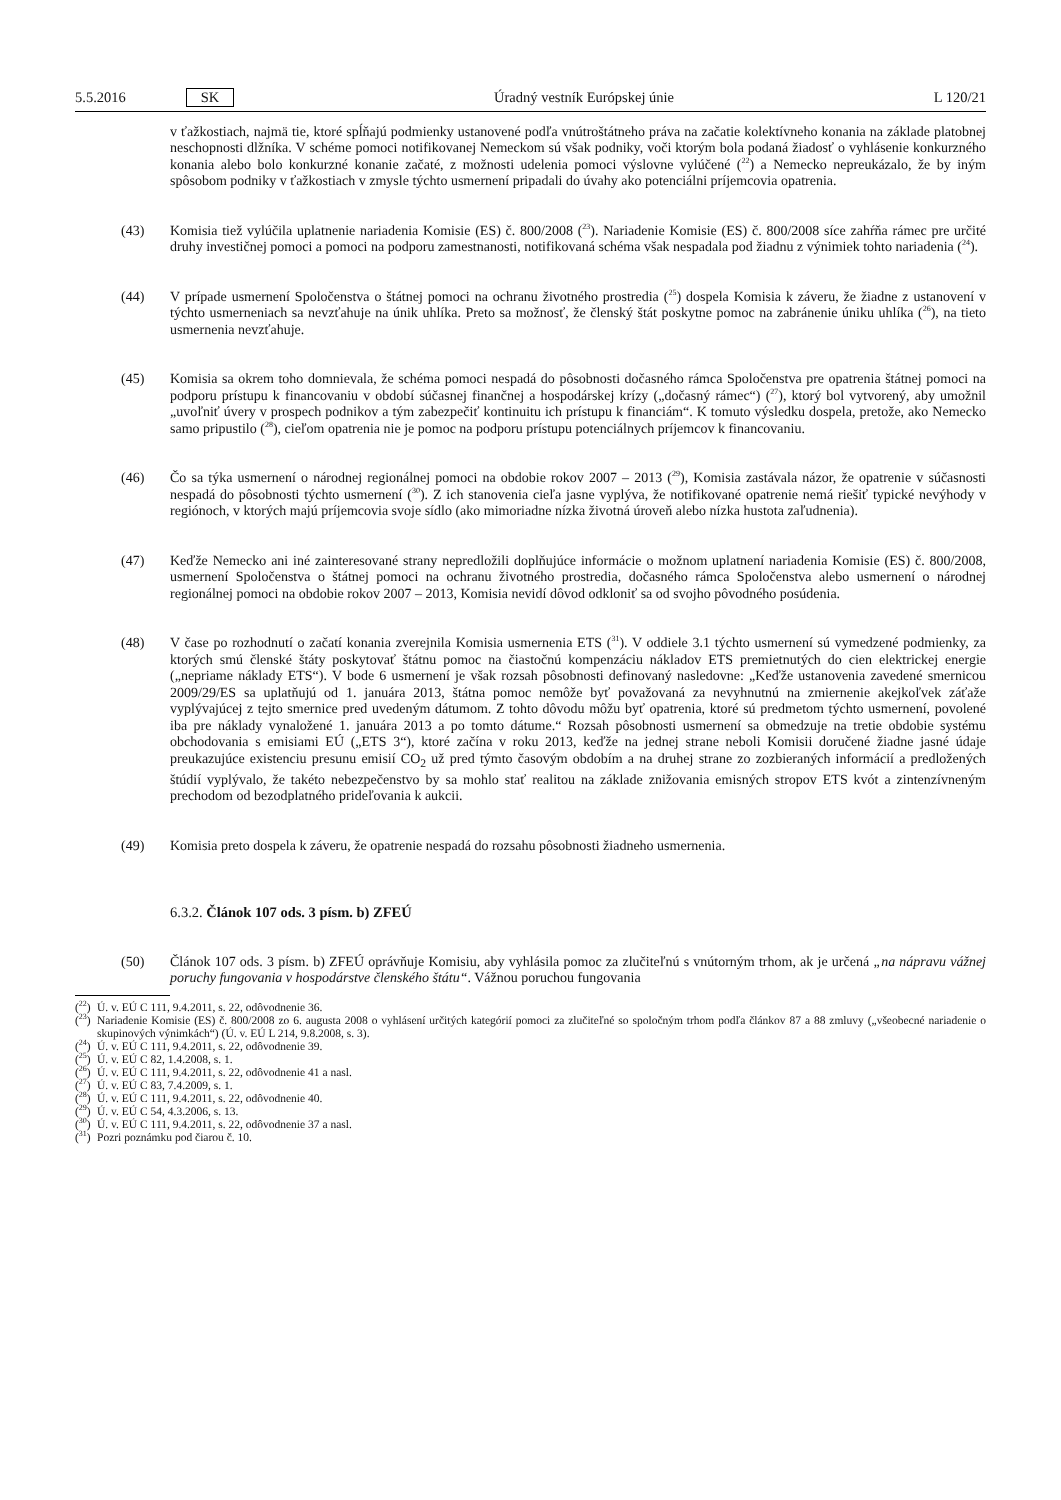5.5.2016 SK Úradný vestník Európskej únie L 120/21
v ťažkostiach, najmä tie, ktoré spĺňajú podmienky ustanovené podľa vnútroštátneho práva na začatie kolektívneho konania na základe platobnej neschopnosti dlžníka. V schéme pomoci notifikovanej Nemeckom sú však podniky, voči ktorým bola podaná žiadosť o vyhlásenie konkurzného konania alebo bolo konkurzné konanie začaté, z možnosti udelenia pomoci výslovne vylúčené (<sup>22</sup>) a Nemecko nepreukázalo, že by iným spôsobom podniky v ťažkostiach v zmysle týchto usmernení pripadali do úvahy ako potenciálni príjemcovia opatrenia.
(43) Komisia tiež vylúčila uplatnenie nariadenia Komisie (ES) č. 800/2008 (<sup>23</sup>). Nariadenie Komisie (ES) č. 800/2008 síce zahŕňa rámec pre určité druhy investičnej pomoci a pomoci na podporu zamestnanosti, notifikovaná schéma však nespadala pod žiadnu z výnimiek tohto nariadenia (<sup>24</sup>).
(44) V prípade usmernení Spoločenstva o štátnej pomoci na ochranu životného prostredia (<sup>25</sup>) dospela Komisia k záveru, že žiadne z ustanovení v týchto usmerneniach sa nevzťahuje na únik uhlíka. Preto sa možnosť, že členský štát poskytne pomoc na zabránenie úniku uhlíka (<sup>26</sup>), na tieto usmernenia nevzťahuje.
(45) Komisia sa okrem toho domnievala, že schéma pomoci nespadá do pôsobnosti dočasného rámca Spoločenstva pre opatrenia štátnej pomoci na podporu prístupu k financovaniu v období súčasnej finančnej a hospodárskej krízy („dočasný rámec“) (<sup>27</sup>), ktorý bol vytvorený, aby umožnil „uvoľniť úvery v prospech podnikov a tým zabezpečiť kontinuitu ich prístupu k financiám“. K tomuto výsledku dospela, pretože, ako Nemecko samo pripustilo (<sup>28</sup>), cieľom opatrenia nie je pomoc na podporu prístupu potenciálnych príjemcov k financovaniu.
(46) Čo sa týka usmernení o národnej regionálnej pomoci na obdobie rokov 2007 – 2013 (<sup>29</sup>), Komisia zastávala názor, že opatrenie v súčasnosti nespadá do pôsobnosti týchto usmernení (<sup>30</sup>). Z ich stanovenia cieľa jasne vyplýva, že notifikované opatrenie nemá riešiť typické nevýhody v regiónoch, v ktorých majú príjemcovia svoje sídlo (ako mimoriadne nízka životná úroveň alebo nízka hustota zaľudnenia).
(47) Keďže Nemecko ani iné zainteresované strany nepredložili doplňujúce informácie o možnom uplatnení nariadenia Komisie (ES) č. 800/2008, usmernení Spoločenstva o štátnej pomoci na ochranu životného prostredia, dočasného rámca Spoločenstva alebo usmernení o národnej regionálnej pomoci na obdobie rokov 2007 – 2013, Komisia nevidí dôvod odkloniť sa od svojho pôvodného posúdenia.
(48) V čase po rozhodnutí o začatí konania zverejnila Komisia usmernenia ETS (<sup>31</sup>). V oddiele 3.1 týchto usmernení sú vymedzené podmienky, za ktorých smú členské štáty poskytovať štátnu pomoc na čiastočnú kompenzáciu nákladov ETS premietnutých do cien elektrickej energie („nepriame náklady ETS“). V bode 6 usmernení je však rozsah pôsobnosti definovaný nasledovne: „Keďže ustanovenia zavedené smernicou 2009/29/ES sa uplatňujú od 1. januára 2013, štátna pomoc nemôže byť považovaná za nevyhnutnú na zmiernenie akejkoľvek záťaže vyplývajúcej z tejto smernice pred uvedeným dátumom. Z tohto dôvodu môžu byť opatrenia, ktoré sú predmetom týchto usmernení, povolené iba pre náklady vynaložené 1. januára 2013 a po tomto dátume.“ Rozsah pôsobnosti usmernení sa obmedzuje na tretie obdobie systému obchodovania s emisiami EÚ („ETS 3“), ktoré začína v roku 2013, keďže na jednej strane neboli Komisii doručené žiadne jasné údaje preukazujúce existenciu presunu emisií CO<sub>2</sub> už pred týmto časovým obdobím a na druhej strane zo zozbieraných informácií a predložených štúdií vyplývalo, že takéto nebezpečenstvo by sa mohlo stať realitou na základe znižovania emisných stropov ETS kvót a zintenzívneným prechodom od bezodplatného prideľovania k aukcii.
(49) Komisia preto dospela k záveru, že opatrenie nespadá do rozsahu pôsobnosti žiadneho usmernenia.
6.3.2. Článok 107 ods. 3 písm. b) ZFEÚ
(50) Článok 107 ods. 3 písm. b) ZFEÚ oprávňuje Komisiu, aby vyhlásila pomoc za zlučiteľnú s vnútorným trhom, ak je určená „na nápravu vážnej poruchy fungovania v hospodárstve členského štátu“. Vážnou poruchou fungovania
(<sup>22</sup>) Ú. v. EÚ C 111, 9.4.2011, s. 22, odôvodnenie 36.
(<sup>23</sup>)
Nariadenie Komisie (ES) č. 800/2008 zo 6. augusta 2008 o vyhlásení určitých kategórií pomoci za zlučiteľné so spoločným trhom podľa článkov 87 a 88 zmluvy („všeobecné nariadenie o skupinových výnimkách“) (Ú. v. EÚ L 214, 9.8.2008, s. 3).
(<sup>24</sup>) Ú. v. EÚ C 111, 9.4.2011, s. 22, odôvodnenie 39.
(<sup>25</sup>) Ú. v. EÚ C 82, 1.4.2008, s. 1.
(<sup>26</sup>) Ú. v. EÚ C 111, 9.4.2011, s. 22, odôvodnenie 41 a nasl.
(<sup>27</sup>) Ú. v. EÚ C 83, 7.4.2009, s. 1.
(<sup>28</sup>) Ú. v. EÚ C 111, 9.4.2011, s. 22, odôvodnenie 40.
(<sup>29</sup>) Ú. v. EÚ C 54, 4.3.2006, s. 13.
(<sup>30</sup>) Ú. v. EÚ C 111, 9.4.2011, s. 22, odôvodnenie 37 a nasl.
(<sup>31</sup>) Pozri poznámku pod čiarou č. 10.